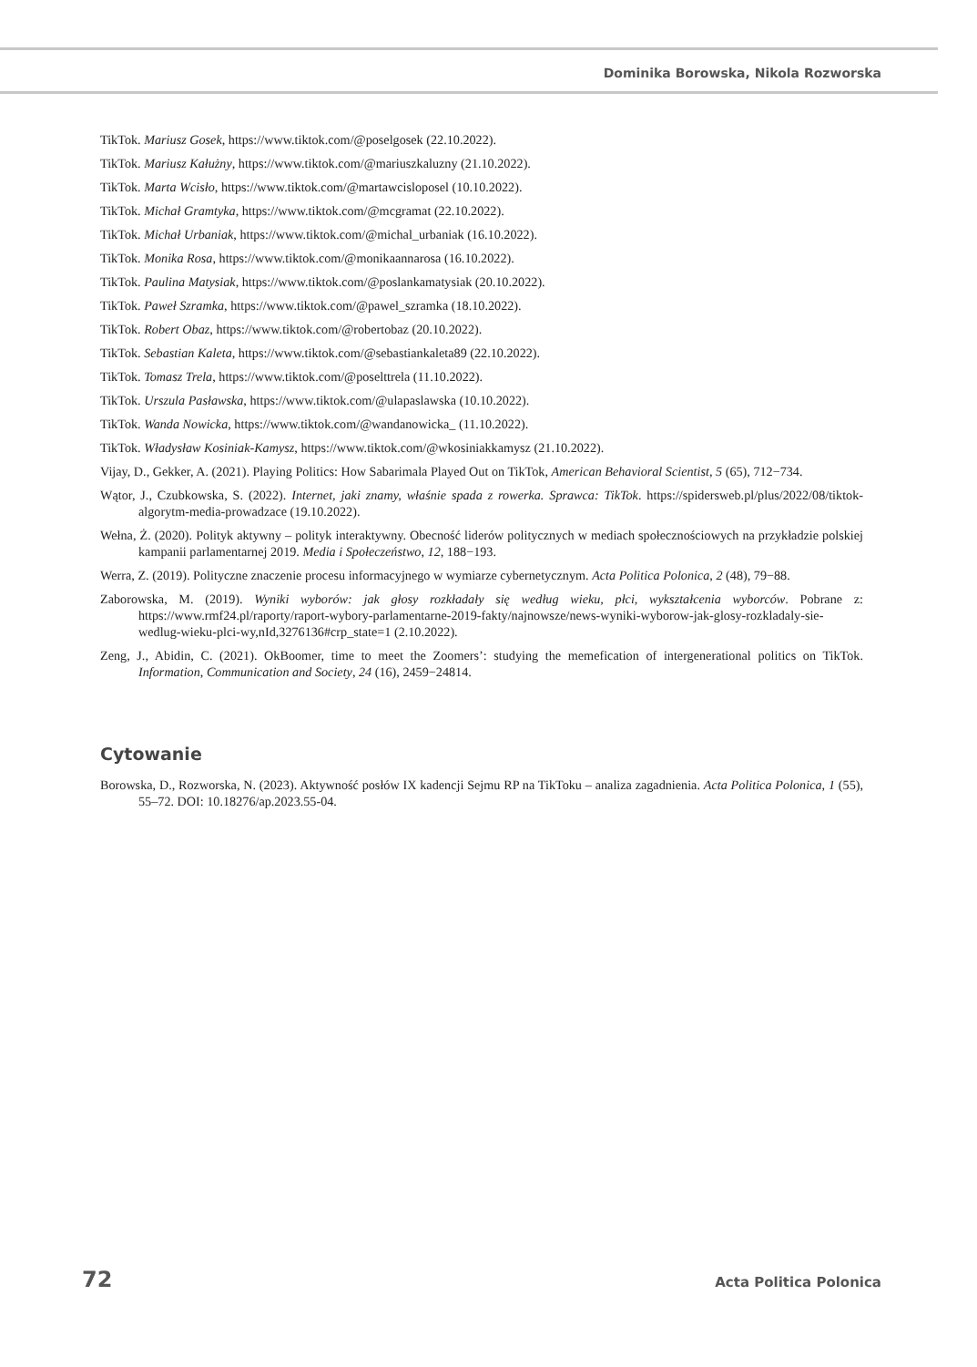Dominika Borowska, Nikola Rozworska
TikTok. Mariusz Gosek, https://www.tiktok.com/@poselgosek (22.10.2022).
TikTok. Mariusz Kałużny, https://www.tiktok.com/@mariuszkaluzny (21.10.2022).
TikTok. Marta Wcisło, https://www.tiktok.com/@martawcisloposel (10.10.2022).
TikTok. Michał Gramtyka, https://www.tiktok.com/@mcgramat (22.10.2022).
TikTok. Michał Urbaniak, https://www.tiktok.com/@michal_urbaniak (16.10.2022).
TikTok. Monika Rosa, https://www.tiktok.com/@monikaannarosa (16.10.2022).
TikTok. Paulina Matysiak, https://www.tiktok.com/@poslankamatysiak (20.10.2022).
TikTok. Paweł Szramka, https://www.tiktok.com/@pawel_szramka (18.10.2022).
TikTok. Robert Obaz, https://www.tiktok.com/@robertobaz (20.10.2022).
TikTok. Sebastian Kaleta, https://www.tiktok.com/@sebastiankaleta89 (22.10.2022).
TikTok. Tomasz Trela, https://www.tiktok.com/@poselttrela (11.10.2022).
TikTok. Urszula Pasławska, https://www.tiktok.com/@ulapaslawska (10.10.2022).
TikTok. Wanda Nowicka, https://www.tiktok.com/@wandanowicka_ (11.10.2022).
TikTok. Władysław Kosiniak-Kamysz, https://www.tiktok.com/@wkosiniakkamysz (21.10.2022).
Vijay, D., Gekker, A. (2021). Playing Politics: How Sabarimala Played Out on TikTok, American Behavioral Scientist, 5 (65), 712−734.
Wątor, J., Czubkowska, S. (2022). Internet, jaki znamy, właśnie spada z rowerka. Sprawca: TikTok. https://spidersweb.pl/plus/2022/08/tiktok-algorytm-media-prowadzace (19.10.2022).
Wełna, Ż. (2020). Polityk aktywny – polityk interaktywny. Obecność liderów politycznych w mediach społecznościowych na przykładzie polskiej kampanii parlamentarnej 2019. Media i Społeczeństwo, 12, 188−193.
Werra, Z. (2019). Polityczne znaczenie procesu informacyjnego w wymiarze cybernetycznym. Acta Politica Polonica, 2 (48), 79−88.
Zaborowska, M. (2019). Wyniki wyborów: jak głosy rozkładały się według wieku, płci, wykształcenia wyborców. Pobrane z: https://www.rmf24.pl/raporty/raport-wybory-parlamentarne-2019-fakty/najnowsze/news-wyniki-wyborow-jak-glosy-rozkladaly-sie-wedlug-wieku-plci-wy,nId,3276136#crp_state=1 (2.10.2022).
Zeng, J., Abidin, C. (2021). OkBoomer, time to meet the Zoomers’: studying the memefication of intergenerational politics on TikTok. Information, Communication and Society, 24 (16), 2459−24814.
Cytowanie
Borowska, D., Rozworska, N. (2023). Aktywność posłów IX kadencji Sejmu RP na TikToku – analiza zagadnienia. Acta Politica Polonica, 1 (55), 55–72. DOI: 10.18276/ap.2023.55-04.
72 Acta Politica Polonica